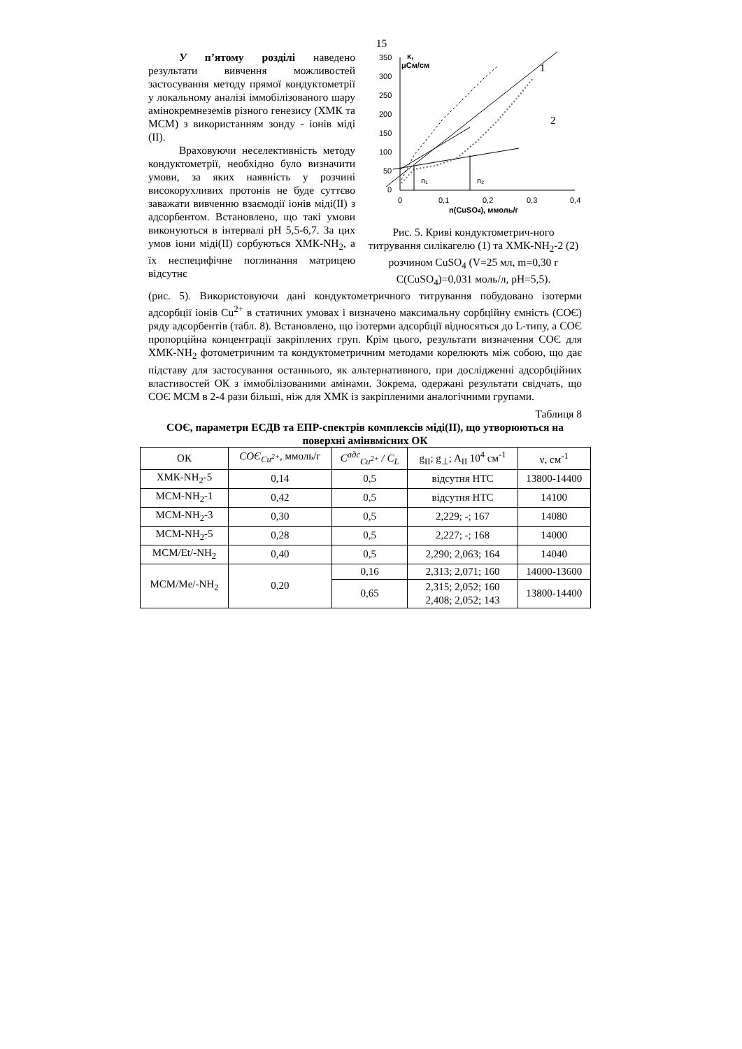15
У п’ятому розділі наведено результати вивчення можливостей застосування методу прямої кондуктометрії у локальному аналізі іммобілізованого шару амінокремнеземів різного генезису (ХМК та МСМ) з використанням зонду - іонів міді (II).
Враховуючи неселективність методу кондуктометрії, необхідно було визначити умови, за яких наявність у розчині високорухливих протонів не буде суттєво заважати вивченню взаємодії іонів міді(II) з адсорбентом. Встановлено, що такі умови виконуються в інтервалі pH 5,5-6,7. За цих умов іони міді(II) сорбуються ХМК-NH<sub>2</sub>, а їх неспецифічне поглинання матрицею відсутнє
κ,
μСм/см
350
300
250
200
150
100
50
0
0
0,1
0,2
0,3
0,4
n(CuSO4), ммоль/г
n₁
n₂
1
2
Рис. 5. Криві кондуктометрич-ного титрування силікагелю (1) та ХМК-NH<sub>2</sub>-2 (2) розчином CuSO<sub>4</sub> (V=25 мл, m=0,30 г C(CuSO<sub>4</sub>)=0,031 моль/л, pH=5,5).
(рис. 5). Використовуючи дані кондуктометричного титрування побудовано ізотерми адсорбції іонів Cu<sup>2+</sup> в статичних умовах і визначено максимальну сорбційну ємність (СОЄ) ряду адсорбентів (табл. 8). Встановлено, що ізотерми адсорбції відносяться до L-типу, а СОЄ пропорційна концентрації закріплених груп. Крім цього, результати визначення СОЄ для ХМК-NH<sub>2</sub> фотометричним та кондуктометричним методами корелюють між собою, що дає підставу для застосування останнього, як альтернативного, при дослідженні адсорбційних властивостей ОК з іммобілізованими амінами. Зокрема, одержані результати свідчать, що СОЄ МСМ в 2-4 рази більші, ніж для ХМК із закріпленими аналогічними групами.
Таблиця 8
СОЄ, параметри ЕСДВ та ЕПР-спектрів комплексів міді(II), що утворюються на поверхні амінвмісних ОК
| ОК | СОЄ<sub>Cu<sup>2+</sup></sub> , ммоль/г | C<sup>адс</sup><sub>Cu<sup>2+</sup></sub> / C<sub>L</sub> | g<sub>II</sub>; g<sub>⊥</sub>; A<sub>II</sub> 10<sup>4</sup> см<sup>-1</sup> | ν, см<sup>-1</sup> |
| --- | --- | --- | --- | --- |
| ХМК-NH<sub>2</sub>-5 | 0,14 | 0,5 | відсутня НТС | 13800-14400 |
| МСМ-NH<sub>2</sub>-1 | 0,42 | 0,5 | відсутня НТС | 14100 |
| МСМ-NH<sub>2</sub>-3 | 0,30 | 0,5 | 2,229; -; 167 | 14080 |
| МСМ-NH<sub>2</sub>-5 | 0,28 | 0,5 | 2,227; -; 168 | 14000 |
| МСМ/Et/-NH<sub>2</sub> | 0,40 | 0,5 | 2,290; 2,063; 164 | 14040 |
| МСМ/Me/-NH<sub>2</sub> | 0,20 | 0,16 | 2,313; 2,071; 160 | 14000-13600 |
| | | 0,65 | 2,315; 2,052; 160 2,408; 2,052; 143 | 13800-14400 |